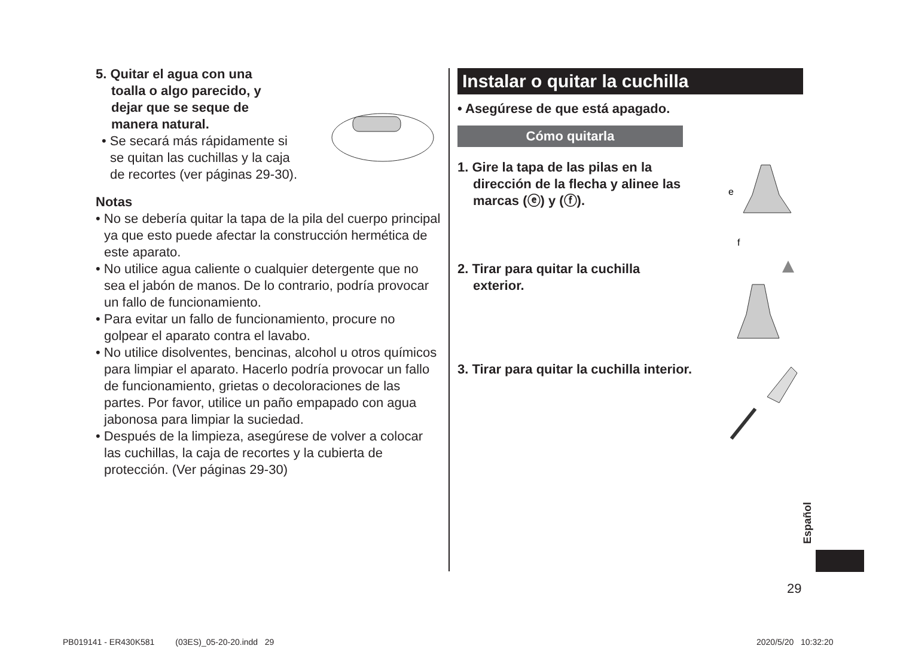5. Quitar el agua con una
toalla o algo parecido, y
dejar que se seque de
manera natural.
• Se secará más rápidamente si se quitan las cuchillas y la caja de recortes (ver páginas 29-30).
Notas
• No se debería quitar la tapa de la pila del cuerpo principal ya que esto puede afectar la construcción hermética de este aparato.
• No utilice agua caliente o cualquier detergente que no sea el jabón de manos. De lo contrario, podría provocar un fallo de funcionamiento.
• Para evitar un fallo de funcionamiento, procure no golpear el aparato contra el lavabo.
• No utilice disolventes, bencinas, alcohol u otros químicos para limpiar el aparato. Hacerlo podría provocar un fallo de funcionamiento, grietas o decoloraciones de las partes. Por favor, utilice un paño empapado con agua jabonosa para limpiar la suciedad.
• Después de la limpieza, asegúrese de volver a colocar las cuchillas, la caja de recortes y la cubierta de protección. (Ver páginas 29-30)
Instalar o quitar la cuchilla
• Asegúrese de que está apagado.
Cómo quitarla
1. Gire la tapa de las pilas en la
dirección de la flecha y alinee las
marcas (ⓔ) y (ⓕ).
e
f
2. Tirar para quitar la cuchilla
exterior.
3. Tirar para quitar la cuchilla interior.
Español
29
PB019141 - ER430K581 (03ES)_05-20-20.indd 29
2020/5/20 10:32:20